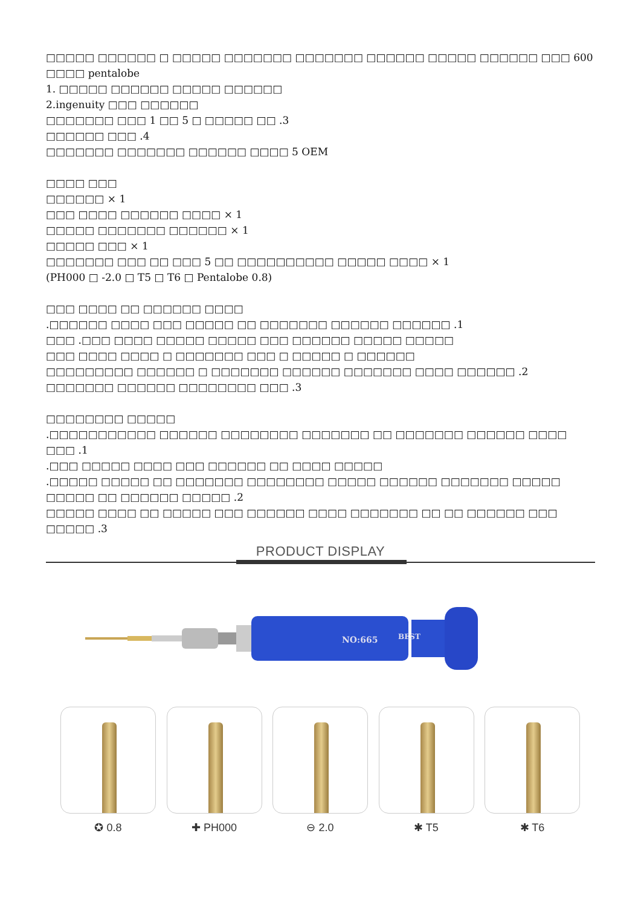□□□□□ □□□□□□ □ □□□□□ □□□□□□□ □□□□□□□ □□□□□□ □□□□□ □□□□□□ □□□ 600 □□□□ pentalobe
1. □□□□□ □□□□□□ □□□□□ □□□□□□
2.ingenuity □□□ □□□□□□
□□□□□□□ □□□ 1 □□ 5 □ □□□□□ □□ .3
□□□□□□ □□□ .4
□□□□□□□ □□□□□□□ □□□□□□ □□□□ 5 OEM
□□□□ □□□
□□□□□□ × 1
□□□ □□□□ □□□□□□ □□□□ × 1
□□□□□ □□□□□□□ □□□□□□ × 1
□□□□□ □□□ × 1
□□□□□□□ □□□ □□ □□□ 5 □□ □□□□□□□□□□ □□□□□ □□□□ × 1
(PH000 □ -2.0 □ T5 □ T6 □ Pentalobe 0.8)
□□□ □□□□ □□ □□□□□□ □□□□
.□□□□□□ □□□□ □□□ □□□□□ □□ □□□□□□□ □□□□□□ □□□□□□ .1
□□□ .□□□ □□□□ □□□□□ □□□□□ □□□ □□□□□□ □□□□□ □□□□□
□□□ □□□□ □□□□ □ □□□□□□□ □□□ □ □□□□□ □ □□□□□□
□□□□□□□□□ □□□□□□ □ □□□□□□□ □□□□□□ □□□□□□□ □□□□ □□□□□□ .2
□□□□□□□ □□□□□□ □□□□□□□□ □□□ .3
□□□□□□□□ □□□□□
.□□□□□□□□□□□ □□□□□□ □□□□□□□□ □□□□□□□ □□ □□□□□□□ □□□□□□ □□□□ □□□ .1
.□□□ □□□□□ □□□□ □□□ □□□□□□ □□ □□□□ □□□□□
.□□□□□ □□□□□ □□ □□□□□□□ □□□□□□□□ □□□□□ □□□□□□ □□□□□□□ □□□□□ □□□□□ □□ □□□□□□ □□□□□ .2
□□□□□ □□□□ □□ □□□□□ □□□ □□□□□□ □□□□ □□□□□□□ □□ □□ □□□□□□ □□□ □□□□□ .3
PRODUCT DISPLAY
NO:665
BEST
✪ 0.8 ✚ PH000 ⊖ 2.0 ✱ T5 ✱ T6